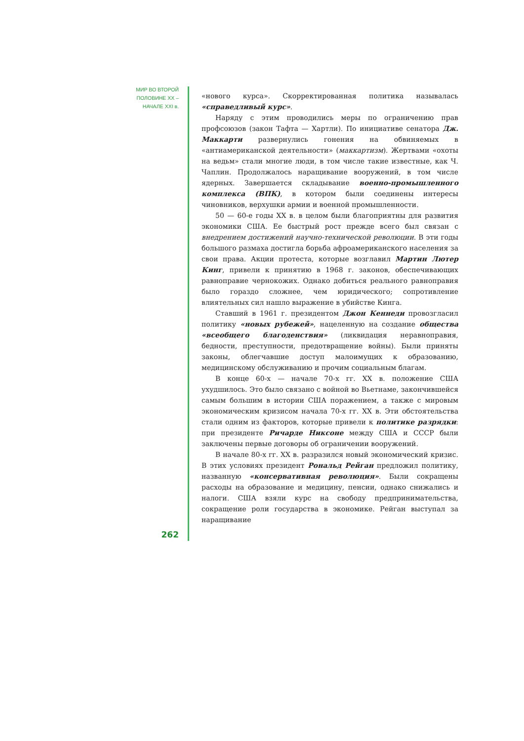МИР ВО ВТОРОЙ
ПОЛОВИНЕ XX –
НАЧАЛЕ XXI в.
«нового курса». Скорректированная политика называлась «справедливый курс».
Наряду с этим проводились меры по ограничению прав профсоюзов (закон Тафта — Хартли). По инициативе сенатора Дж. Маккарти развернулись гонения на обвиняемых в «антиамериканской деятельности» (маккартизм). Жертвами «охоты на ведьм» стали многие люди, в том числе такие известные, как Ч. Чаплин. Продолжалось наращивание вооружений, в том числе ядерных. Завершается складывание военно-промышленного комплекса (ВПК), в котором были соединены интересы чиновников, верхушки армии и военной промышленности.
50 — 60-е годы XX в. в целом были благоприятны для развития экономики США. Ее быстрый рост прежде всего был связан с внедрением достижений научно-технической революции. В эти годы большого размаха достигла борьба афроамериканского населения за свои права. Акции протеста, которые возглавил Мартин Лютер Кинг, привели к принятию в 1968 г. законов, обеспечивающих равноправие чернокожих. Однако добиться реального равноправия было гораздо сложнее, чем юридического; сопротивление влиятельных сил нашло выражение в убийстве Кинга.
Ставший в 1961 г. президентом Джон Кеннеди провозгласил политику «новых рубежей», нацеленную на создание общества «всеобщего благоденствия» (ликвидация неравноправия, бедности, преступности, предотвращение войны). Были приняты законы, облегчавшие доступ малоимущих к образованию, медицинскому обслуживанию и прочим социальным благам.
В конце 60-х — начале 70-х гг. XX в. положение США ухудшилось. Это было связано с войной во Вьетнаме, закончившейся самым большим в истории США поражением, а также с мировым экономическим кризисом начала 70-х гг. XX в. Эти обстоятельства стали одним из факторов, которые привели к политике разрядки: при президенте Ричарде Никсоне между США и СССР были заключены первые договоры об ограничении вооружений.
В начале 80-х гг. XX в. разразился новый экономический кризис. В этих условиях президент Рональд Рейган предложил политику, названную «консервативная революция». Были сокращены расходы на образование и медицину, пенсии, однако снижались и налоги. США взяли курс на свободу предпринимательства, сокращение роли государства в экономике. Рейган выступал за наращивание
262